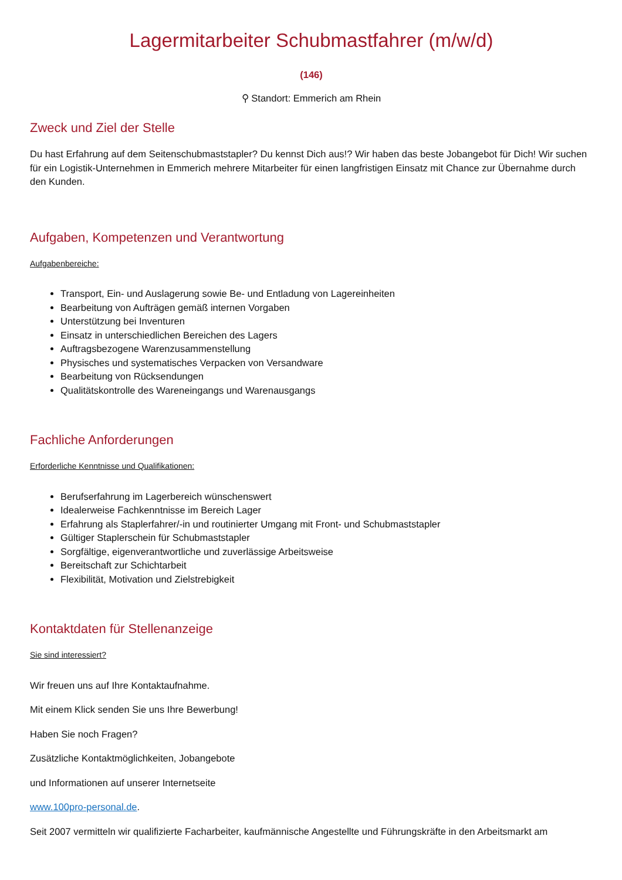Lagermitarbeiter Schubmastfahrer (m/w/d)
(146)
⚲ Standort: Emmerich am Rhein
Zweck und Ziel der Stelle
Du hast Erfahrung auf dem Seitenschubmaststapler? Du kennst Dich aus!? Wir haben das beste Jobangebot für Dich! Wir suchen für ein Logistik-Unternehmen in Emmerich mehrere Mitarbeiter für einen langfristigen Einsatz mit Chance zur Übernahme durch den Kunden.
Aufgaben, Kompetenzen und Verantwortung
Aufgabenbereiche:
Transport, Ein- und Auslagerung sowie Be- und Entladung von Lagereinheiten
Bearbeitung von Aufträgen gemäß internen Vorgaben
Unterstützung bei Inventuren
Einsatz in unterschiedlichen Bereichen des Lagers
Auftragsbezogene Warenzusammenstellung
Physisches und systematisches Verpacken von Versandware
Bearbeitung von Rücksendungen
Qualitätskontrolle des Wareneingangs und Warenausgangs
Fachliche Anforderungen
Erforderliche Kenntnisse und Qualifikationen:
Berufserfahrung im Lagerbereich wünschenswert
Idealerweise Fachkenntnisse im Bereich Lager
Erfahrung als Staplerfahrer/-in und routinierter Umgang mit Front- und Schubmaststapler
Gültiger Staplerschein für Schubmaststapler
Sorgfältige, eigenverantwortliche und zuverlässige Arbeitsweise
Bereitschaft zur Schichtarbeit
Flexibilität, Motivation und Zielstrebigkeit
Kontaktdaten für Stellenanzeige
Sie sind interessiert?
Wir freuen uns auf Ihre Kontaktaufnahme.
Mit einem Klick senden Sie uns Ihre Bewerbung!
Haben Sie noch Fragen?
Zusätzliche Kontaktmöglichkeiten, Jobangebote
und Informationen auf unserer Internetseite
www.100pro-personal.de.
Seit 2007 vermitteln wir qualifizierte Facharbeiter, kaufmännische Angestellte und Führungskräfte in den Arbeitsmarkt am